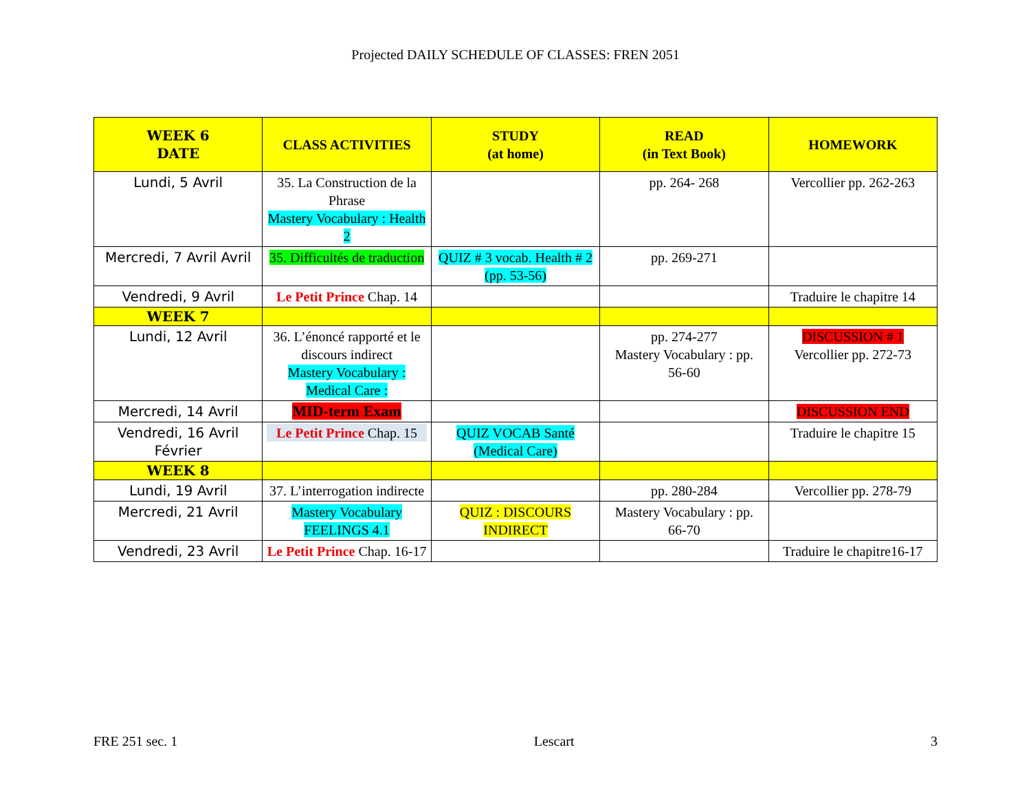Projected DAILY SCHEDULE OF CLASSES: FREN 2051
| WEEK 6 DATE | CLASS ACTIVITIES | STUDY (at home) | READ (in Text Book) | HOMEWORK |
| --- | --- | --- | --- | --- |
| Lundi, 5 Avril | 35. La Construction de la Phrase Mastery Vocabulary : Health 2 | | pp. 264- 268 | Vercollier pp. 262-263 |
| Mercredi, 7 Avril Avril | 35. Difficultés de traduction | QUIZ # 3 vocab. Health # 2 (pp. 53-56) | pp. 269-271 | |
| Vendredi, 9 Avril | Le Petit Prince Chap. 14 | | | Traduire le chapitre 14 |
| WEEK 7 | | | | |
| Lundi, 12 Avril | 36. L’énoncé rapporté et le discours indirect Mastery Vocabulary : Medical Care : | | pp. 274-277 Mastery Vocabulary : pp. 56-60 | DISCUSSION # 1 Vercollier pp. 272-73 |
| Mercredi, 14 Avril | MID-term Exam | | | DISCUSSION END |
| Vendredi, 16 Avril Février | Le Petit Prince Chap. 15 | QUIZ VOCAB Santé (Medical Care) | | Traduire le chapitre 15 |
| WEEK 8 | | | | |
| Lundi, 19 Avril | 37. L’interrogation indirecte | | pp. 280-284 | Vercollier pp. 278-79 |
| Mercredi, 21 Avril | Mastery Vocabulary FEELINGS 4.1 | QUIZ : DISCOURS INDIRECT | Mastery Vocabulary : pp. 66-70 | |
| Vendredi, 23 Avril | Le Petit Prince Chap. 16-17 | | | Traduire le chapitre16-17 |
FRE 251 sec. 1 Lescart 3